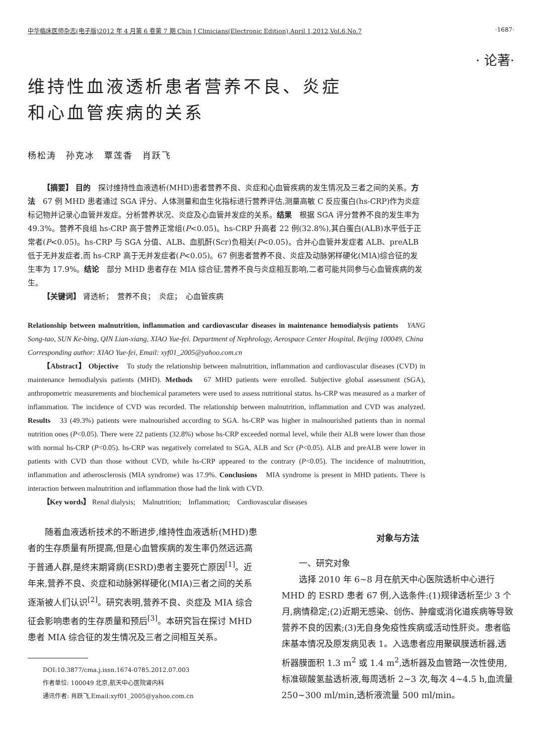中华临床医师杂志(电子版)2012 年 4 月第 6 卷第 7 期 Chin J Clinicians(Electronic Edition),April 1,2012,Vol.6,No.7 ·1687·
· 论著·
维持性血液透析患者营养不良、炎症
和心血管疾病的关系
杨松涛　孙克冰　覃莲香　肖跃飞
【摘要】 目的　探讨维持性血液透析(MHD)患者营养不良、炎症和心血管疾病的发生情况及三者之间的关系。方法　67 例 MHD 患者通过 SGA 评分、人体测量和血生化指标进行营养评估,测量高敏 C 反应蛋白(hs-CRP)作为炎症标记物并记录心血管并发症。分析营养状况、炎症及心血管并发症的关系。结果　根据 SGA 评分营养不良的发生率为 49.3%。营养不良组 hs-CRP 高于营养正常组(P<0.05)。hs-CRP 升高者 22 例(32.8%),其白蛋白(ALB)水平低于正常者(P<0.05)。hs-CRP 与 SGA 分值、ALB、血肌酐(Scr)负相关(P<0.05)。合并心血管并发症者 ALB、preALB 低于无并发症者,而 hs-CRP 高于无并发症者(P<0.05)。67 例患者营养不良、炎症及动脉粥样硬化(MIA)综合征的发生率为 17.9%。结论　部分 MHD 患者存在 MIA 综合征,营养不良与炎症相互影响,二者可能共同参与心血管疾病的发生。
【关键词】 肾透析；　营养不良；　炎症；　心血管疾病
Relationship between malnutrition, inflammation and cardiovascular diseases in maintenance hemodialysis patients　YANG Song-tao, SUN Ke-bing, QIN Lian-xiang, XIAO Yue-fei. Department of Nephrology, Aerospace Center Hospital, Beijing 100049, China
Corresponding author: XIAO Yue-fei, Email: xyf01_2005@yahoo.com.cn
【Abstract】 Objective　To study the relationship between malnutrition, inflammation and cardiovascular diseases (CVD) in maintenance hemodialysis patients (MHD). Methods　67 MHD patients were enrolled. Subjective global assessment (SGA), anthropometric measurements and biochemical parameters were used to assess nutritional status. hs-CRP was measured as a marker of inflammation. The incidence of CVD was recorded. The relationship between malnutrition, inflammation and CVD was analyzed. Results　33 (49.3%) patients were malnourished according to SGA. hs-CRP was higher in malnourished patients than in normal nutrition ones (P<0.05). There were 22 patients (32.8%) whose hs-CRP exceeded normal level, while their ALB were lower than those with normal hs-CRP (P<0.05). hs-CRP was negatively correlated to SGA, ALB and Scr (P<0.05). ALB and preALB were lower in patients with CVD than those without CVD, while hs-CRP appeared to the contrary (P<0.05). The incidence of malnutrition, inflammation and atherosclerosis (MIA syndrome) was 17.9%. Conclusions　MIA syndrome is present in MHD patients. There is interaction between malnutrition and inflammation those had the link with CVD.
【Key words】 Renal dialysis;　Malnutrition;　Inflammation;　Cardiovascular diseases
随着血液透析技术的不断进步,维持性血液透析(MHD)患者的生存质量有所提高,但是心血管疾病的发生率仍然远远高于普通人群,是终末期肾病(ESRD)患者主要死亡原因<sup>[1]</sup>。近年来,营养不良、炎症和动脉粥样硬化(MIA)三者之间的关系逐渐被人们认识<sup>[2]</sup>。研究表明,营养不良、炎症及 MIA 综合征会影响患者的生存质量和预后<sup>[3]</sup>。本研究旨在探讨 MHD 患者 MIA 综合征的发生情况及三者之间相互关系。
DOI:10.3877/cma.j.issn.1674-0785.2012.07.003
作者单位: 100049 北京,航天中心医院肾内科
通讯作者: 肖跃飞,Email:xyf01_2005@yahoo.com.cn
对象与方法
一、研究对象
选择 2010 年 6~8 月在航天中心医院透析中心进行 MHD 的 ESRD 患者 67 例,入选条件:(1)规律透析至少 3 个月,病情稳定;(2)近期无感染、创伤、肿瘤或消化道疾病等导致营养不良的因素;(3)无自身免疫性疾病或活动性肝炎。患者临床基本情况及原发病见表 1。入选患者应用聚砜膜透析器,透析器膜面积 1.3 m<sup>2</sup> 或 1.4 m<sup>2</sup>,透析器及血管路一次性使用,标准碳酸氢盐透析液,每周透析 2~3 次,每次 4~4.5 h,血流量 250~300 ml/min,透析液流量 500 ml/min。